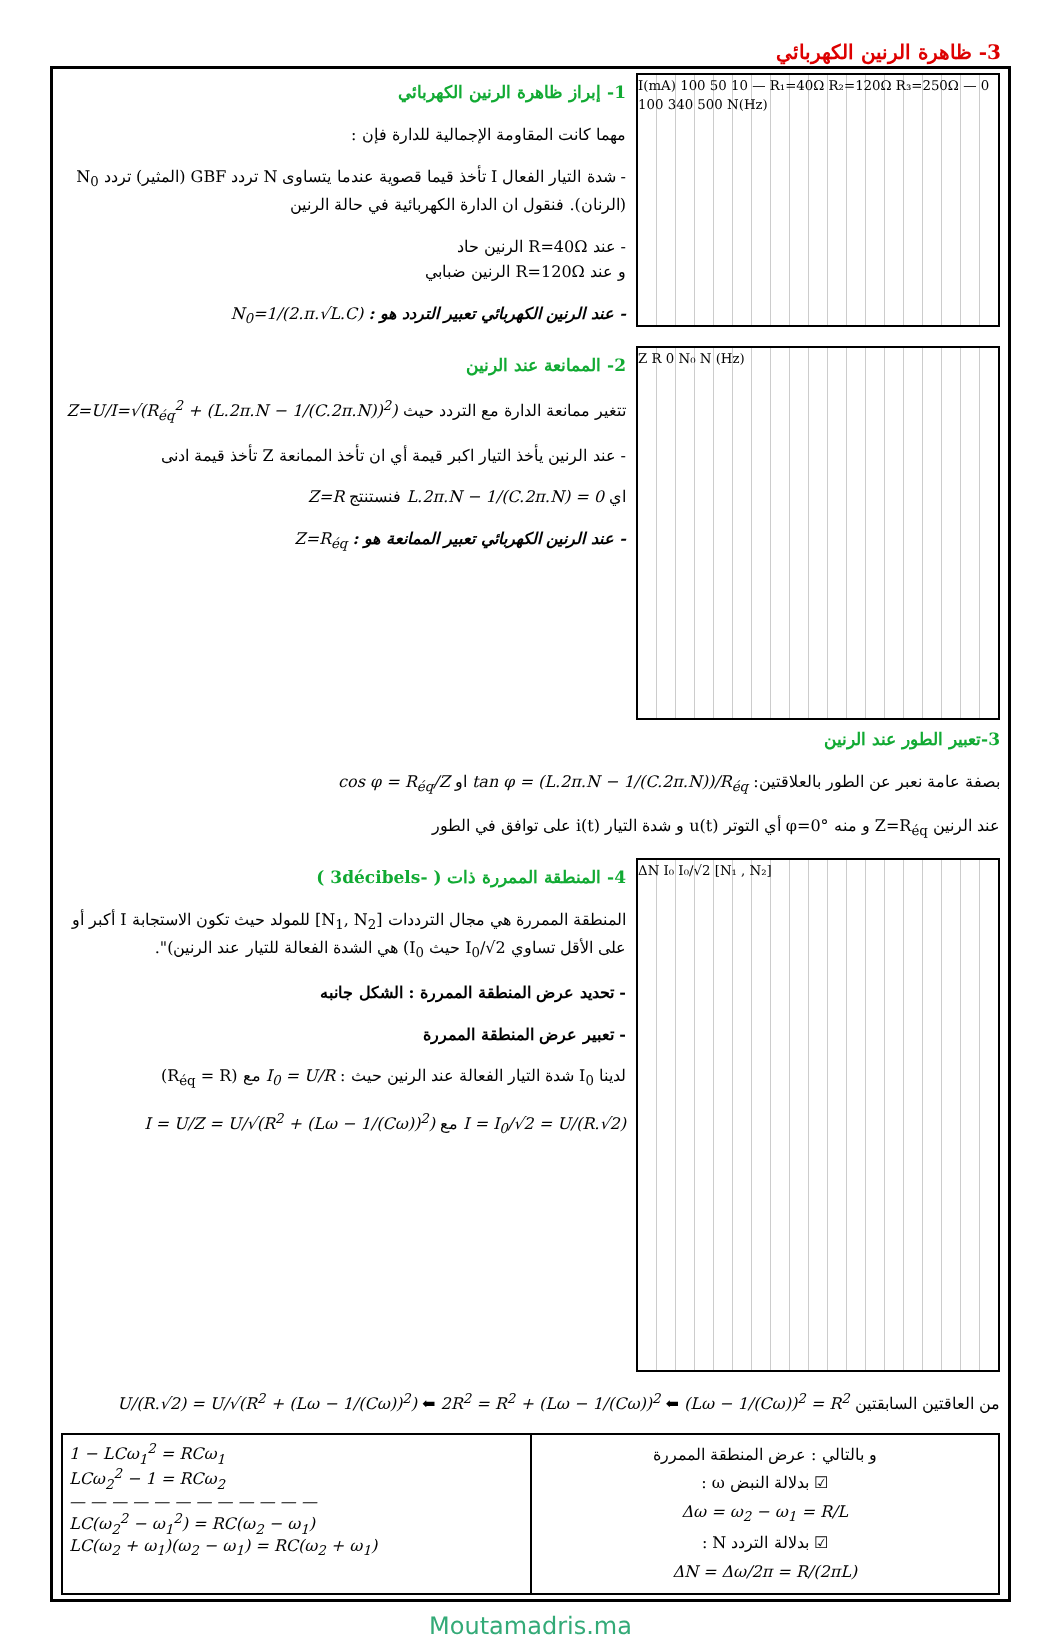3- ظاهرة الرنين الكهربائي
1- إبراز ظاهرة الرنين الكهربائي
مهما كانت المقاومة الإجمالية للدارة فإن :
- شدة التيار الفعال I تأخذ قيما قصوية عندما يتساوى N تردد GBF (المثير) تردد N<sub>0</sub> (الرنان). فنقول ان الدارة الكهربائية في حالة الرنين
- عند R=40Ω الرنين حاد
و عند R=120Ω الرنين ضبابي
- عند الرنين الكهربائي تعبير التردد هو : N<sub>0</sub>=1/(2.π.√L.C)
I(mA) 100 50 10 — R₁=40Ω R₂=120Ω R₃=250Ω — 0 100 340 500 N(Hz)
2- الممانعة عند الرنين
تتغير ممانعة الدارة مع التردد حيث Z=U/I=√(R<sub>éq</sub><sup>2</sup> + (L.2π.N − 1/(C.2π.N))<sup>2</sup>)
- عند الرنين يأخذ التيار اكبر قيمة أي ان تأخذ الممانعة Z تأخذ قيمة ادنى
اي L.2π.N − 1/(C.2π.N) = 0 فنستنتج Z=R
- عند الرنين الكهربائي تعبير الممانعة هو : Z=R<sub>éq</sub>
Z R 0 N₀ N (Hz)
3-تعبير الطور عند الرنين
بصفة عامة نعبر عن الطور بالعلاقتين: tan φ = (L.2π.N − 1/(C.2π.N))/R<sub>éq</sub> او cos φ = R<sub>éq</sub>/Z
عند الرنين Z=R<sub>éq</sub> و منه φ=0° أي التوتر u(t) و شدة التيار i(t) على توافق في الطور
4- المنطقة الممررة ذات ( -3décibels )
المنطقة الممررة هي مجال الترددات [N<sub>1</sub>, N<sub>2</sub>] للمولد حيث تكون الاستجابة I أكبر أو على الأقل تساوي I<sub>0</sub>/√2 حيث I<sub>0</sub>) هي الشدة الفعالة للتيار عند الرنين)".
- تحديد عرض المنطقة الممررة : الشكل جانبه
- تعبير عرض المنطقة الممررة
لدينا I<sub>0</sub> شدة التيار الفعالة عند الرنين حيث : I<sub>0</sub> = U/R مع (R<sub>éq</sub> = R)
I = I<sub>0</sub>/√2 = U/(R.√2) مع I = U/Z = U/√(R<sup>2</sup> + (Lω − 1/(Cω))<sup>2</sup>)
ΔN I₀ I₀/√2 [N₁ , N₂]
من العاقتين السابقتين U/(R.√2) = U/√(R<sup>2</sup> + (Lω − 1/(Cω))<sup>2</sup>) ⬅ 2R<sup>2</sup> = R<sup>2</sup> + (Lω − 1/(Cω))<sup>2</sup> ⬅ (Lω − 1/(Cω))<sup>2</sup> = R<sup>2</sup>
| 1 − LCω<sub>1</sub><sup>2</sup> = RCω<sub>1</sub> LCω<sub>2</sub><sup>2</sup> − 1 = RCω<sub>2</sub> — — — — — — — — — — — — LC(ω<sub>2</sub><sup>2</sup> − ω<sub>1</sub><sup>2</sup>) = RC(ω<sub>2</sub> − ω<sub>1</sub>) LC(ω<sub>2</sub> + ω<sub>1</sub>)(ω<sub>2</sub> − ω<sub>1</sub>) = RC(ω<sub>2</sub> + ω<sub>1</sub>) | و بالتالي : عرض المنطقة الممررة ☑ بدلالة النبض ω : Δω = ω<sub>2</sub> − ω<sub>1</sub> = R/L ☑ بدلالة التردد N : ΔN = Δω/2π = R/(2πL) |
Moutamadris.ma